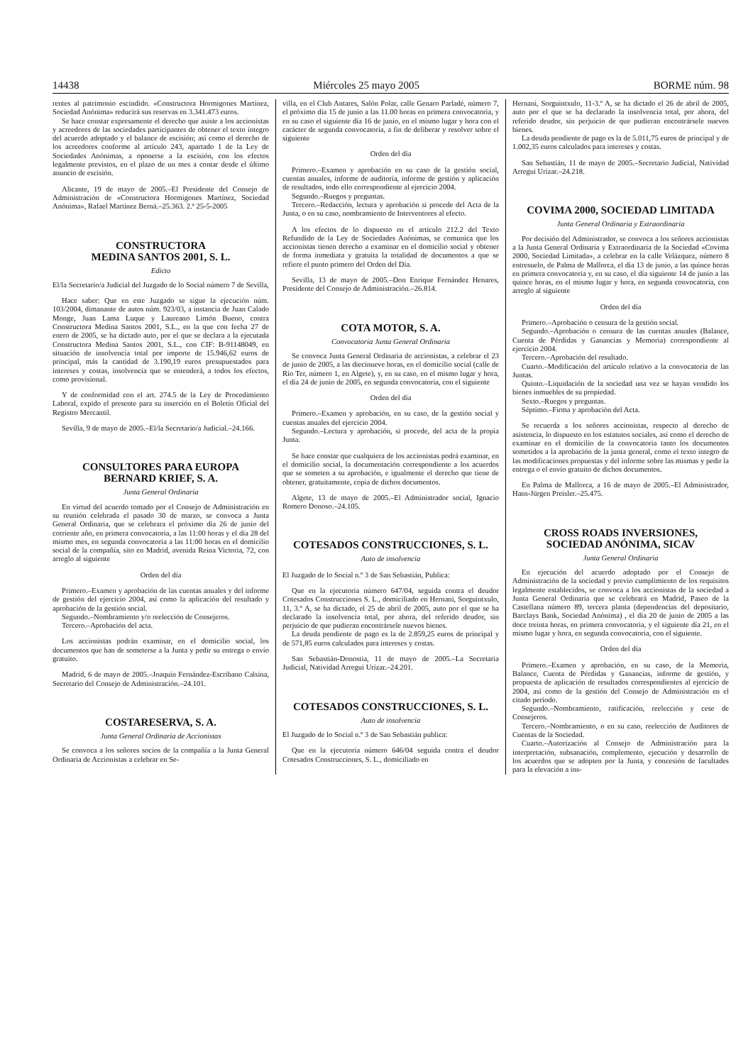14438 Miércoles 25 mayo 2005 BORME núm. 98
rentes al patrimonio escindido. «Constructora Hormigones Martínez, Sociedad Anónima» reducirá sus reservas en 3.341.473 euros.
Se hace constar expresamente el derecho que asiste a los accionistas y acreedores de las sociedades participantes de obtener el texto íntegro del acuerdo adoptado y el balance de escisión; así como el derecho de los acreedores conforme al artículo 243, apartado 1 de la Ley de Sociedades Anónimas, a oponerse a la escisión, con los efectos legalmente previstos, en el plazo de un mes a contar desde el último anuncio de escisión.
Alicante, 19 de mayo de 2005.–El Presidente del Consejo de Administración de «Constructora Hormigones Martínez, Sociedad Anónima», Rafael Martínez Berná.–25.363. 2.ª 25-5-2005
CONSTRUCTORA
MEDINA SANTOS 2001, S. L.
Edicto
El/la Secretario/a Judicial del Juzgado de lo Social número 7 de Sevilla,
Hace saber: Que en este Juzgado se sigue la ejecución núm. 103/2004, dimanante de autos núm. 923/03, a instancia de Juan Calado Monge, Juan Lama Luque y Laureano Limón Bueno, contra Constructora Medina Santos 2001, S.L., en la que con fecha 27 de enero de 2005, se ha dictado auto, por el que se declara a la ejecutada Constructora Medina Santos 2001, S.L., con CIF: B-91148049, en situación de insolvencia total por importe de 15.946,62 euros de principal, más la cantidad de 3.190,19 euros presupuestados para intereses y costas, insolvencia que se entenderá, a todos los efectos, como provisional.
Y de conformidad con el art. 274.5 de la Ley de Procedimiento Laboral, expido el presente para su inserción en el Boletín Oficial del Registro Mercantil.
Sevilla, 9 de mayo de 2005.–El/la Secretario/a Judicial.–24.166.
CONSULTORES PARA EUROPA
BERNARD KRIEF, S. A.
Junta General Ordinaria
En virtud del acuerdo tomado por el Consejo de Administración en su reunión celebrada el pasado 30 de marzo, se convoca a Junta General Ordinaria, que se celebrara el próximo día 26 de junio del corriente año, en primera convocatoria, a las 11:00 horas y el día 28 del mismo mes, en segunda convocatoria a las 11:00 horas en el domicilio social de la compañía, sito en Madrid, avenida Reina Victoria, 72, con arreglo al siguiente
Orden del día
Primero.–Examen y aprobación de las cuentas anuales y del informe de gestión del ejercicio 2004, así como la aplicación del resultado y aprobación de la gestión social.
Segundo.–Nombramiento y/o reelección de Consejeros.
Tercero.–Aprobación del acta.
Los accionistas podrán examinar, en el domicilio social, los documentos que han de someterse a la Junta y pedir su entrega o envío gratuito.
Madrid, 6 de mayo de 2005.–Joaquín Fernández-Escribano Calsina, Secretario del Consejo de Administración.–24.101.
COSTARESERVA, S. A.
Junta General Ordinaria de Accionistas
Se convoca a los señores socios de la compañía a la Junta General Ordinaria de Accionistas a celebrar en Se-
villa, en el Club Antares, Salón Polar, calle Genaro Parladé, número 7, el próximo día 15 de junio a las 11.00 horas en primera convocatoria, y en su caso el siguiente día 16 de junio, en el mismo lugar y hora con el carácter de segunda convocatoria, a fin de deliberar y resolver sobre el siguiente
Orden del día
Primero.–Examen y aprobación en su caso de la gestión social, cuentas anuales, informe de auditoría, informe de gestión y aplicación de resultados, todo ello correspondiente al ejercicio 2004.
Segundo.–Ruegos y preguntas.
Tercero.–Redacción, lectura y aprobación si procede del Acta de la Junta, o en su caso, nombramiento de Interventores al efecto.
A los efectos de lo dispuesto en el artículo 212.2 del Texto Refundido de la Ley de Sociedades Anónimas, se comunica que los accionistas tienen derecho a examinar en el domicilio social y obtener de forma inmediata y gratuita la totalidad de documentos a que se refiere el punto primero del Orden del Día.
Sevilla, 13 de mayo de 2005.–Don Enrique Fernández Henares, Presidente del Consejo de Administración.–26.814.
COTA MOTOR, S. A.
Convocatoria Junta General Ordinaria
Se convoca Junta General Ordinaria de accionistas, a celebrar el 23 de junio de 2005, a las diecinueve horas, en el domicilio social (calle de Río Ter, número 1, en Algete), y, en su caso, en el mismo lugar y hora, el día 24 de junio de 2005, en segunda convocatoria, con el siguiente
Orden del día
Primero.–Examen y aprobación, en su caso, de la gestión social y cuentas anuales del ejercicio 2004.
Segundo.–Lectura y aprobación, si procede, del acta de la propia Junta.
Se hace constar que cualquiera de los accionistas podrá examinar, en el domicilio social, la documentación correspondiente a los acuerdos que se someten a su aprobación, e igualmente el derecho que tiene de obtener, gratuitamente, copia de dichos documentos.
Algete, 13 de mayo de 2005.–El Administrador social, Ignacio Romero Donoso.–24.105.
COTESADOS CONSTRUCCIONES, S. L.
Auto de insolvencia
El Juzgado de lo Social n.º 3 de San Sebastián, Publica:
Que en la ejecutoria número 647/04, seguida contra el deudor Cotesados Construcciones S. L., domiciliado en Hernani, Sorguintxulo, 11, 3.º A, se ha dictado, el 25 de abril de 2005, auto por el que se ha declarado la insolvencia total, por ahora, del referido deudor, sin perjuicio de que pudieran encontrársele nuevos bienes.
La deuda pendiente de pago es la de 2.859,25 euros de principal y de 571,85 euros calculados para intereses y costas.
San Sebastián-Donostia, 11 de mayo de 2005.–La Secretaria Judicial, Natividad Arregui Urízar.–24.201.
COTESADOS CONSTRUCCIONES, S. L.
Auto de insolvencia
El Juzgado de lo Social n.º 3 de San Sebastián publica:
Que en la ejecutoria número 646/04 seguida contra el deudor Cotesados Construcciones, S. L., domiciliado en
Hernani, Sorguintxulo, 11-3.º A, se ha dictado el 26 de abril de 2005, auto por el que se ha declarado la insolvencia total, por ahora, del referido deudor, sin perjuicio de que pudieran encontrársele nuevos bienes.
La deuda pendiente de pago es la de 5.011,75 euros de principal y de 1.002,35 euros calculados para intereses y costas.
San Sebastián, 11 de mayo de 2005.–Secretario Judicial, Natividad Arregui Urízar.–24.218.
COVIMA 2000, SOCIEDAD LIMITADA
Junta General Ordinaria y Extraordinaria
Por decisión del Administrador, se convoca a los señores accionistas a la Junta General Ordinaria y Extraordinaria de la Sociedad «Covima 2000, Sociedad Limitada», a celebrar en la calle Velázquez, número 8 entresuelo, de Palma de Mallorca, el día 13 de junio, a las quince horas en primera convocatoria y, en su caso, el día siguiente 14 de junio a las quince horas, en el mismo lugar y hora, en segunda convocatoria, con arreglo al siguiente
Orden del día
Primero.–Aprobación o censura de la gestión social.
Segundo.–Aprobación o censura de las cuentas anuales (Balance, Cuenta de Pérdidas y Ganancias y Memoria) correspondiente al ejercicio 2004.
Tercero.–Aprobación del resultado.
Cuarto.–Modificación del artículo relativo a la convocatoria de las Juntas.
Quinto.–Liquidación de la sociedad una vez se hayan vendido los bienes inmuebles de su propiedad.
Sexto.–Ruegos y preguntas.
Séptimo.–Firma y aprobación del Acta.
Se recuerda a los señores accionistas, respecto al derecho de asistencia, lo dispuesto en los estatutos sociales, así como el derecho de examinar en el domicilio de la convocatoria tanto los documentos sometidos a la aprobación de la junta general, como el texto íntegro de las modificaciones propuestas y del informe sobre las mismas y pedir la entrega o el envío gratuito de dichos documentos.
En Palma de Mallorca, a 16 de mayo de 2005.–El Administrador, Hans-Jürgen Preisler.–25.475.
CROSS ROADS INVERSIONES,
SOCIEDAD ANÓNIMA, SICAV
Junta General Ordinaria
En ejecución del acuerdo adoptado por el Consejo de Administración de la sociedad y previo cumplimiento de los requisitos legalmente establecidos, se convoca a los accionistas de la sociedad a Junta General Ordinaria que se celebrará en Madrid, Paseo de la Castellana número 89, tercera planta (dependencias del depositario, Barclays Bank, Sociedad Anónima) , el día 20 de junio de 2005 a las doce treinta horas, en primera convocatoria, y el siguiente día 21, en el mismo lugar y hora, en segunda convocatoria, con el siguiente.
Orden del día
Primero.–Examen y aprobación, en su caso, de la Memoria, Balance, Cuenta de Pérdidas y Ganancias, informe de gestión, y propuesta de aplicación de resultados correspondientes al ejercicio de 2004, así como de la gestión del Consejo de Administración en el citado período.
Segundo.–Nombramiento, ratificación, reelección y cese de Consejeros.
Tercero.–Nombramiento, o en su caso, reelección de Auditores de Cuentas de la Sociedad.
Cuarto.–Autorización al Consejo de Administración para la interpretación, subsanación, complemento, ejecución y desarrollo de los acuerdos que se adopten por la Junta, y concesión de facultades para la elevación a ins-